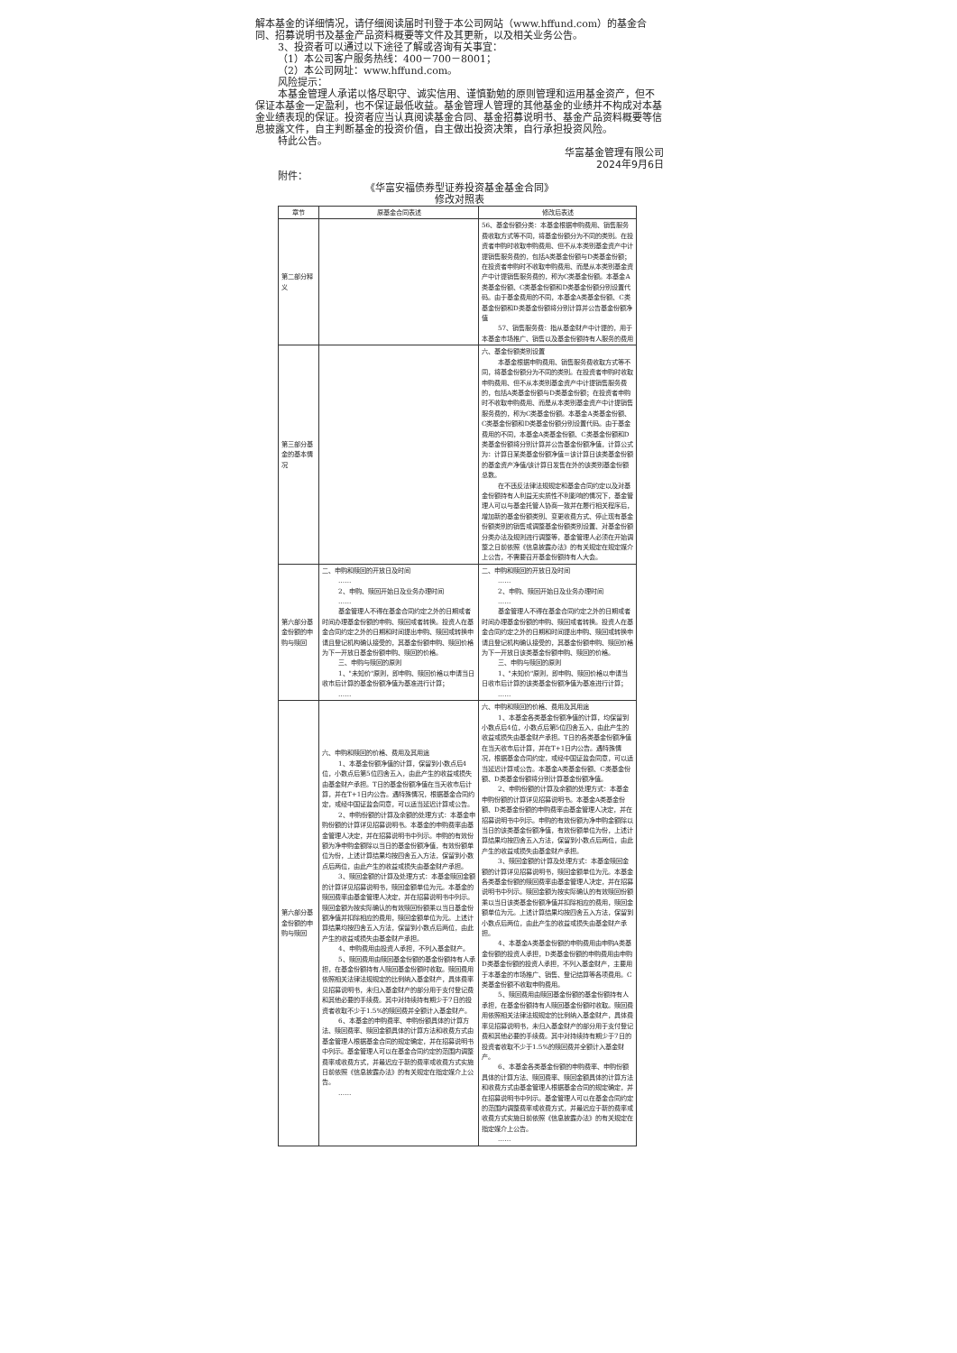解本基金的详细情况，请仔细阅读届时刊登于本公司网站（www.hffund.com）的基金合同、招募说明书及基金产品资料概要等文件及其更新，以及相关业务公告。
3、投资者可以通过以下途径了解或咨询有关事宜：
（1）本公司客户服务热线：400－700－8001；
（2）本公司网址：www.hffund.com。
风险提示：
本基金管理人承诺以恪尽职守、诚实信用、谨慎勤勉的原则管理和运用基金资产，但不保证本基金一定盈利，也不保证最低收益。基金管理人管理的其他基金的业绩并不构成对本基金业绩表现的保证。投资者应当认真阅读基金合同、基金招募说明书、基金产品资料概要等信息披露文件，自主判断基金的投资价值，自主做出投资决策，自行承担投资风险。
特此公告。
华富基金管理有限公司
2024年9月6日
附件：
《华富安福债券型证券投资基金基金合同》
修改对照表
| 章节 | 原基金合同表述 | 修改后表述 |
| --- | --- | --- |
| 第二部分释义 | | 56、基金份额分类：本基金根据申购费用、销售服务费收取方式等不同，将基金份额分为不同的类别。在投资者申购时收取申购费用、但不从本类别基金资产中计提销售服务费的，包括A类基金份额与D类基金份额；在投资者申购时不收取申购费用、而是从本类别基金资产中计提销售服务费的，称为C类基金份额。本基金A类基金份额、C类基金份额和D类基金份额分别设置代码。由于基金费用的不同，本基金A类基金份额、C类基金份额和D类基金份额将分别计算并公告基金份额净值 57、销售服务费：指从基金财产中计提的，用于本基金市场推广、销售以及基金份额持有人服务的费用 |
| 第三部分基金的基本情况 | | 六、基金份额类别设置 本基金根据申购费用、销售服务费收取方式等不同，将基金份额分为不同的类别。在投资者申购时收取申购费用、但不从本类别基金资产中计提销售服务费的，包括A类基金份额与D类基金份额；在投资者申购时不收取申购费用、而是从本类别基金资产中计提销售服务费的，称为C类基金份额。本基金A类基金份额、C类基金份额和D类基金份额分别设置代码。由于基金费用的不同，本基金A类基金份额、C类基金份额和D类基金份额将分别计算并公告基金份额净值，计算公式为：计算日某类基金份额净值＝该计算日该类基金份额的基金资产净值/该计算日发售在外的该类别基金份额总数。 在不违反法律法规规定和基金合同约定以及对基金份额持有人利益无实质性不利影响的情况下，基金管理人可以与基金托管人协商一致并在履行相关程序后，增加新的基金份额类别、变更收费方式、停止现有基金份额类别的销售或调整基金份额类别设置、对基金份额分类办法及规则进行调整等，基金管理人必须在开始调整之日前依照《信息披露办法》的有关规定在规定媒介上公告，不需要召开基金份额持有人大会。 |
| 第六部分基金份额的申购与赎回 | 二、申购和赎回的开放日及时间 …… 2、申购、赎回开始日及业务办理时间 …… 基金管理人不得在基金合同约定之外的日期或者时间办理基金份额的申购、赎回或者转换。投资人在基金合同约定之外的日期和时间提出申购、赎回或转换申请且登记机构确认接受的，其基金份额申购、赎回价格为下一开放日基金份额申购、赎回的价格。 三、申购与赎回的原则 1、"未知价"原则，即申购、赎回价格以申请当日收市后计算的基金份额净值为基准进行计算； …… | 二、申购和赎回的开放日及时间 …… 2、申购、赎回开始日及业务办理时间 …… 基金管理人不得在基金合同约定之外的日期或者时间办理基金份额的申购、赎回或者转换。投资人在基金合同约定之外的日期和时间提出申购、赎回或转换申请且登记机构确认接受的，其基金份额申购、赎回价格为下一开放日该类基金份额申购、赎回的价格。 三、申购与赎回的原则 1、"未知价"原则，即申购、赎回价格以申请当日收市后计算的该类基金份额净值为基准进行计算； …… |
| 第六部分基金份额的申购与赎回 | 六、申购和赎回的价格、费用及其用途 1、本基金份额净值的计算，保留到小数点后4位，小数点后第5位四舍五入，由此产生的收益或损失由基金财产承担。T日的基金份额净值在当天收市后计算，并在T+1日内公告。遇特殊情况，根据基金合同约定，或经中国证监会同意，可以适当延迟计算或公告。 2、申购份额的计算及余额的处理方式：本基金申购份额的计算详见招募说明书。本基金的申购费率由基金管理人决定，并在招募说明书中列示。申购的有效份额为净申购金额除以当日的基金份额净值，有效份额单位为份，上述计算结果均按四舍五入方法，保留到小数点后两位，由此产生的收益或损失由基金财产承担。 3、赎回金额的计算及处理方式：本基金赎回金额的计算详见招募说明书，赎回金额单位为元。本基金的赎回费率由基金管理人决定，并在招募说明书中列示。赎回金额为按实际确认的有效赎回份额乘以当日基金份额净值并扣除相应的费用，赎回金额单位为元。上述计算结果均按四舍五入方法，保留到小数点后两位，由此产生的收益或损失由基金财产承担。 4、申购费用由投资人承担，不列入基金财产。 5、赎回费用由赎回基金份额的基金份额持有人承担，在基金份额持有人赎回基金份额时收取。赎回费用依照相关法律法规规定的比例纳入基金财产，具体费率见招募说明书，未归入基金财产的部分用于支付登记费和其他必要的手续费。其中对持续持有期少于7日的投资者收取不少于1.5%的赎回费并全额计入基金财产。 6、本基金的申购费率、申购份额具体的计算方法、赎回费率、赎回金额具体的计算方法和收费方式由基金管理人根据基金合同的规定确定，并在招募说明书中列示。基金管理人可以在基金合同约定的范围内调整费率或收费方式，并最迟应于新的费率或收费方式实施日前依照《信息披露办法》的有关规定在指定媒介上公告。 …… | 六、申购和赎回的价格、费用及其用途 1、本基金各类基金份额净值的计算，均保留到小数点后4位，小数点后第5位四舍五入，由此产生的收益或损失由基金财产承担。T日的各类基金份额净值在当天收市后计算，并在T+1日内公告。遇特殊情况，根据基金合同约定，或经中国证监会同意，可以适当延迟计算或公告。本基金A类基金份额、C类基金份额、D类基金份额将分别计算基金份额净值。 2、申购份额的计算及余额的处理方式：本基金申购份额的计算详见招募说明书。本基金A类基金份额、D类基金份额的申购费率由基金管理人决定，并在招募说明书中列示。申购的有效份额为净申购金额除以当日的该类基金份额净值，有效份额单位为份，上述计算结果均按四舍五入方法，保留到小数点后两位，由此产生的收益或损失由基金财产承担。 3、赎回金额的计算及处理方式：本基金赎回金额的计算详见招募说明书，赎回金额单位为元。本基金各类基金份额的赎回费率由基金管理人决定，并在招募说明书中列示。赎回金额为按实际确认的有效赎回份额乘以当日该类基金份额净值并扣除相应的费用，赎回金额单位为元。上述计算结果均按四舍五入方法，保留到小数点后两位，由此产生的收益或损失由基金财产承担。 4、本基金A类基金份额的申购费用由申购A类基金份额的投资人承担，D类基金份额的申购费用由申购D类基金份额的投资人承担，不列入基金财产，主要用于本基金的市场推广、销售、登记结算等各项费用。C类基金份额不收取申购费用。 5、赎回费用由赎回基金份额的基金份额持有人承担，在基金份额持有人赎回基金份额时收取。赎回费用依照相关法律法规规定的比例纳入基金财产，具体费率见招募说明书，未归入基金财产的部分用于支付登记费和其他必要的手续费。其中对持续持有期少于7日的投资者收取不少于1.5%的赎回费并全额计入基金财产。 6、本基金各类基金份额的申购费率、申购份额具体的计算方法、赎回费率、赎回金额具体的计算方法和收费方式由基金管理人根据基金合同的规定确定，并在招募说明书中列示。基金管理人可以在基金合同约定的范围内调整费率或收费方式，并最迟应于新的费率或收费方式实施日前依照《信息披露办法》的有关规定在指定媒介上公告。 …… |